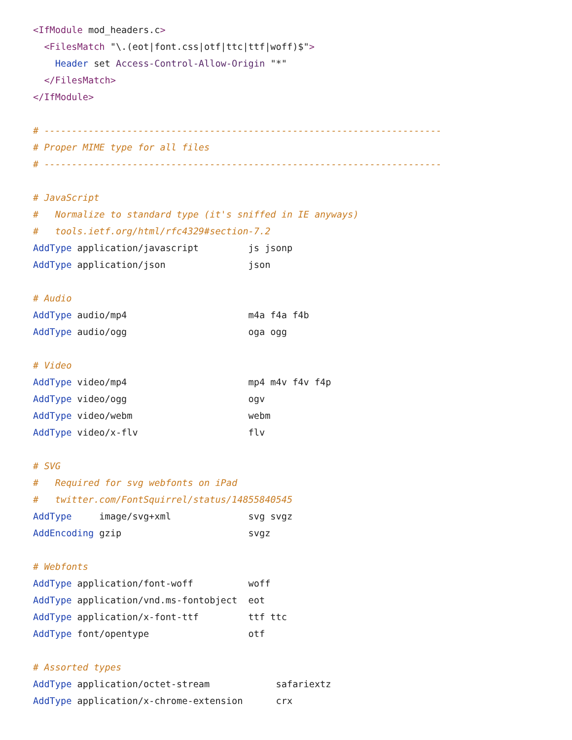<IfModule mod_headers.c>
  <FilesMatch "\.(eot|font.css|otf|ttc|ttf|woff)$">
    Header set Access-Control-Allow-Origin "*"
  </FilesMatch>
</IfModule>

# ------------------------------------------------------------------------
# Proper MIME type for all files
# ------------------------------------------------------------------------

# JavaScript
#   Normalize to standard type (it's sniffed in IE anyways)
#   tools.ietf.org/html/rfc4329#section-7.2
AddType application/javascript         js jsonp
AddType application/json               json

# Audio
AddType audio/mp4                      m4a f4a f4b
AddType audio/ogg                      oga ogg

# Video
AddType video/mp4                      mp4 m4v f4v f4p
AddType video/ogg                      ogv
AddType video/webm                     webm
AddType video/x-flv                    flv

# SVG
#   Required for svg webfonts on iPad
#   twitter.com/FontSquirrel/status/14855840545
AddType     image/svg+xml              svg svgz
AddEncoding gzip                       svgz

# Webfonts
AddType application/font-woff          woff
AddType application/vnd.ms-fontobject  eot
AddType application/x-font-ttf         ttf ttc
AddType font/opentype                  otf

# Assorted types
AddType application/octet-stream            safariextz
AddType application/x-chrome-extension      crx